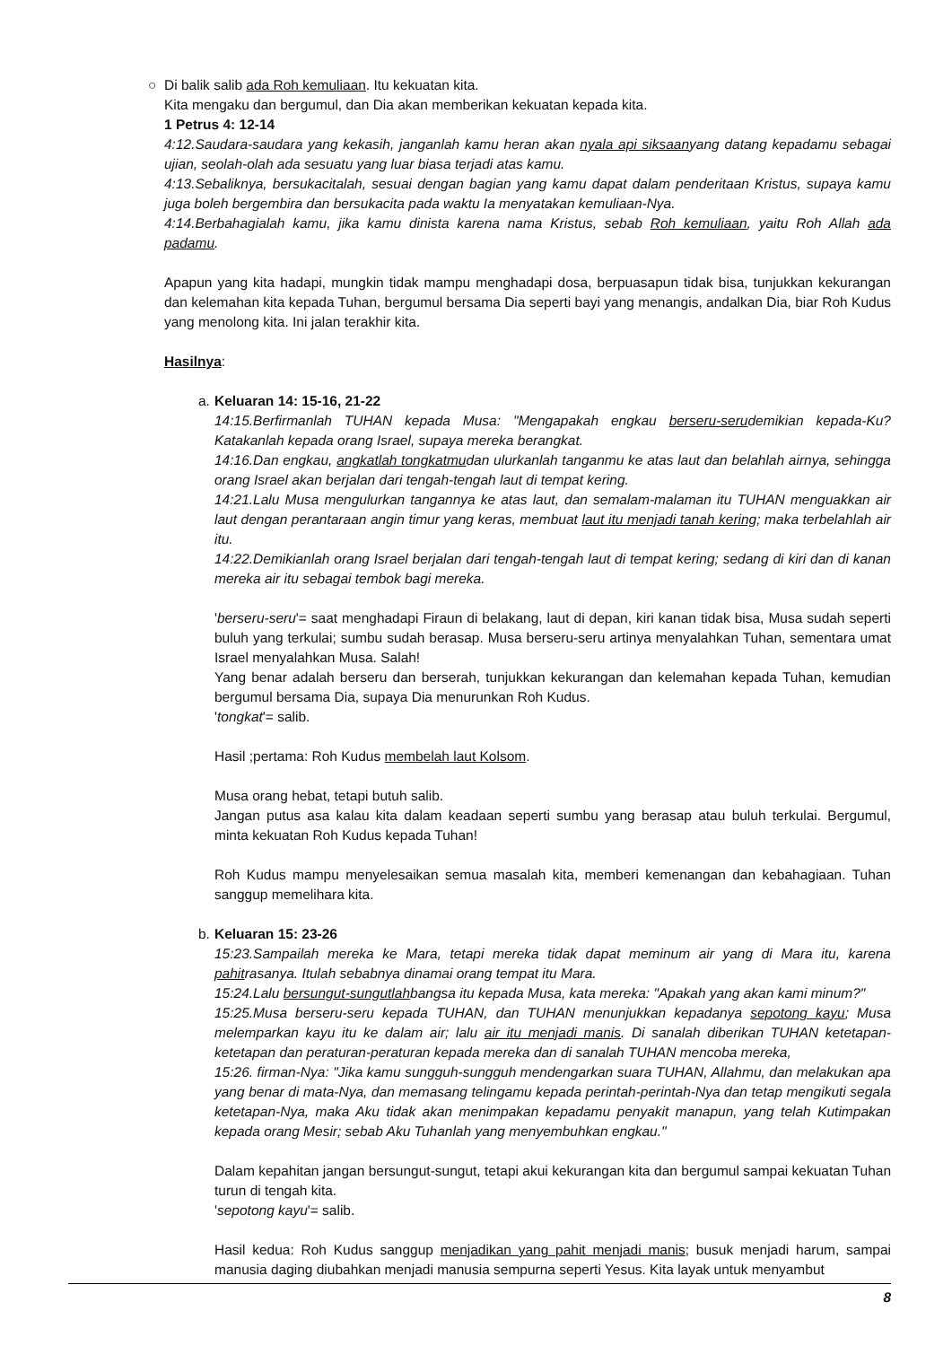○
Di balik salib ada Roh kemuliaan. Itu kekuatan kita.
Kita mengaku dan bergumul, dan Dia akan memberikan kekuatan kepada kita.
1 Petrus 4: 12-14
4:12.Saudara-saudara yang kekasih, janganlah kamu heran akan nyala api siksaanyang datang kepadamu sebagai ujian, seolah-olah ada sesuatu yang luar biasa terjadi atas kamu.
4:13.Sebaliknya, bersukacitalah, sesuai dengan bagian yang kamu dapat dalam penderitaan Kristus, supaya kamu juga boleh bergembira dan bersukacita pada waktu Ia menyatakan kemuliaan-Nya.
4:14.Berbahagialah kamu, jika kamu dinista karena nama Kristus, sebab Roh kemuliaan, yaitu Roh Allah ada padamu.
Apapun yang kita hadapi, mungkin tidak mampu menghadapi dosa, berpuasapun tidak bisa, tunjukkan kekurangan dan kelemahan kita kepada Tuhan, bergumul bersama Dia seperti bayi yang menangis, andalkan Dia, biar Roh Kudus yang menolong kita. Ini jalan terakhir kita.
Hasilnya:
a.
Keluaran 14: 15-16, 21-22
14:15.Berfirmanlah TUHAN kepada Musa: "Mengapakah engkau berseru-serudemikian kepada-Ku? Katakanlah kepada orang Israel, supaya mereka berangkat.
14:16.Dan engkau, angkatlah tongkatmudan ulurkanlah tanganmu ke atas laut dan belahlah airnya, sehingga orang Israel akan berjalan dari tengah-tengah laut di tempat kering.
14:21.Lalu Musa mengulurkan tangannya ke atas laut, dan semalam-malaman itu TUHAN menguakkan air laut dengan perantaraan angin timur yang keras, membuat laut itu menjadi tanah kering; maka terbelahlah air itu.
14:22.Demikianlah orang Israel berjalan dari tengah-tengah laut di tempat kering; sedang di kiri dan di kanan mereka air itu sebagai tembok bagi mereka.
'berseru-seru'= saat menghadapi Firaun di belakang, laut di depan, kiri kanan tidak bisa, Musa sudah seperti buluh yang terkulai; sumbu sudah berasap. Musa berseru-seru artinya menyalahkan Tuhan, sementara umat Israel menyalahkan Musa. Salah!
Yang benar adalah berseru dan berserah, tunjukkan kekurangan dan kelemahan kepada Tuhan, kemudian bergumul bersama Dia, supaya Dia menurunkan Roh Kudus.
'tongkat'= salib.
Hasil ;pertama: Roh Kudus membelah laut Kolsom.
Musa orang hebat, tetapi butuh salib.
Jangan putus asa kalau kita dalam keadaan seperti sumbu yang berasap atau buluh terkulai. Bergumul, minta kekuatan Roh Kudus kepada Tuhan!
Roh Kudus mampu menyelesaikan semua masalah kita, memberi kemenangan dan kebahagiaan. Tuhan sanggup memelihara kita.
b.
Keluaran 15: 23-26
15:23.Sampailah mereka ke Mara, tetapi mereka tidak dapat meminum air yang di Mara itu, karena pahitrasanya. Itulah sebabnya dinamai orang tempat itu Mara.
15:24.Lalu bersungut-sungutlahbangsa itu kepada Musa, kata mereka: "Apakah yang akan kami minum?"
15:25.Musa berseru-seru kepada TUHAN, dan TUHAN menunjukkan kepadanya sepotong kayu; Musa melemparkan kayu itu ke dalam air; lalu air itu menjadi manis. Di sanalah diberikan TUHAN ketetapan-ketetapan dan peraturan-peraturan kepada mereka dan di sanalah TUHAN mencoba mereka,
15:26. firman-Nya: "Jika kamu sungguh-sungguh mendengarkan suara TUHAN, Allahmu, dan melakukan apa yang benar di mata-Nya, dan memasang telingamu kepada perintah-perintah-Nya dan tetap mengikuti segala ketetapan-Nya, maka Aku tidak akan menimpakan kepadamu penyakit manapun, yang telah Kutimpakan kepada orang Mesir; sebab Aku Tuhanlah yang menyembuhkan engkau."
Dalam kepahitan jangan bersungut-sungut, tetapi akui kekurangan kita dan bergumul sampai kekuatan Tuhan turun di tengah kita.
'sepotong kayu'= salib.
Hasil kedua: Roh Kudus sanggup menjadikan yang pahit menjadi manis; busuk menjadi harum, sampai manusia daging diubahkan menjadi manusia sempurna seperti Yesus. Kita layak untuk menyambut
8